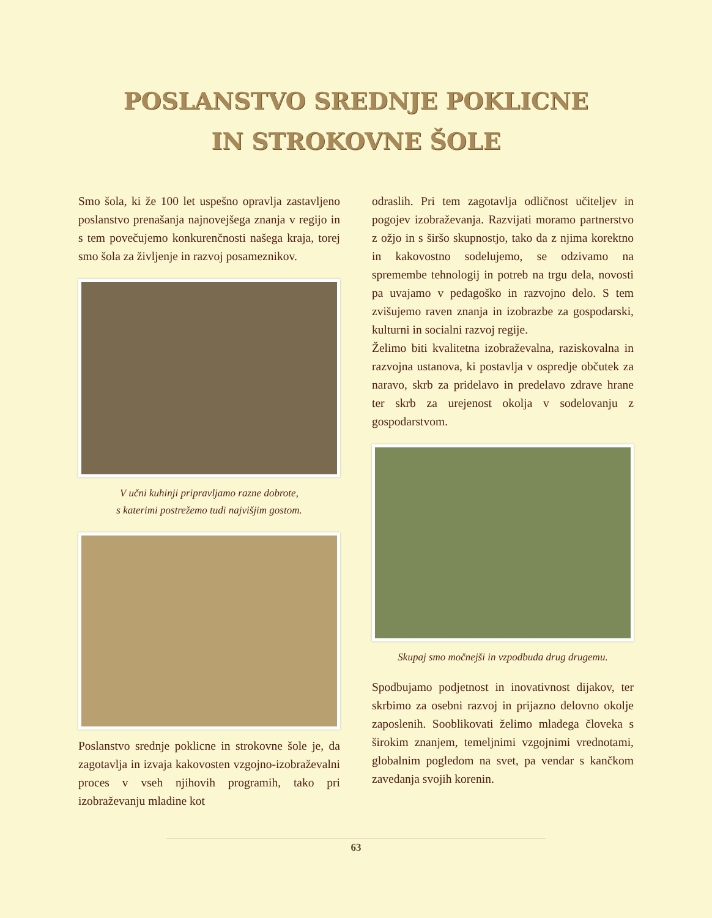POSLANSTVO SREDNJE POKLICNE
IN STROKOVNE ŠOLE
Smo šola, ki že 100 let uspešno opravlja zastavljeno poslanstvo prenašanja najnovejšega znanja v regijo in s tem povečujemo konkurenčnosti našega kraja, torej smo šola za življenje in razvoj posameznikov.
V učni kuhinji pripravljamo razne dobrote,
s katerimi postrežemo tudi najvišjim gostom.
Poslanstvo srednje poklicne in strokovne šole je, da zagotavlja in izvaja kakovosten vzgojno-izobraževalni proces v vseh njihovih programih, tako pri izobraževanju mladine kot
odraslih. Pri tem zagotavlja odličnost učiteljev in pogojev izobraževanja. Razvijati moramo partnerstvo z ožjo in s širšo skupnostjo, tako da z njima korektno in kakovostno sodelujemo, se odzivamo na spremembe tehnologij in potreb na trgu dela, novosti pa uvajamo v pedagoško in razvojno delo. S tem zvišujemo raven znanja in izobrazbe za gospodarski, kulturni in socialni razvoj regije.
Želimo biti kvalitetna izobraževalna, raziskovalna in razvojna ustanova, ki postavlja v ospredje občutek za naravo, skrb za pridelavo in predelavo zdrave hrane ter skrb za urejenost okolja v sodelovanju z gospodarstvom.
Skupaj smo močnejši in vzpodbuda drug drugemu.
Spodbujamo podjetnost in inovativnost dijakov, ter skrbimo za osebni razvoj in prijazno delovno okolje zaposlenih. Sooblikovati želimo mladega človeka s širokim znanjem, temeljnimi vzgojnimi vrednotami, globalnim pogledom na svet, pa vendar s kančkom zavedanja svojih korenin.
63